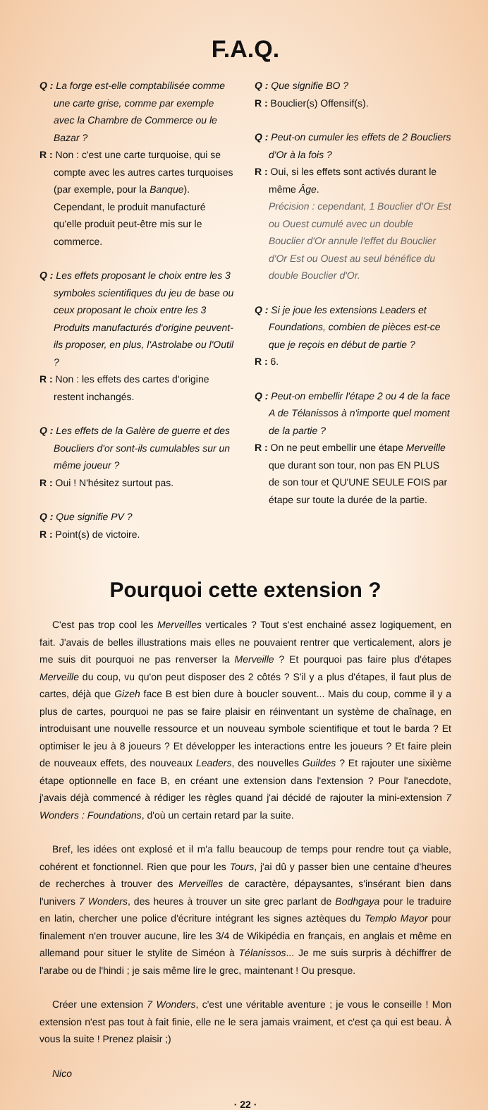F.A.Q.
Q : La forge est-elle comptabilisée comme une carte grise, comme par exemple avec la Chambre de Commerce ou le Bazar ?
R : Non : c'est une carte turquoise, qui se compte avec les autres cartes turquoises (par exemple, pour la Banque). Cependant, le produit manufacturé qu'elle produit peut-être mis sur le commerce.
Q : Les effets proposant le choix entre les 3 symboles scientifiques du jeu de base ou ceux proposant le choix entre les 3 Produits manufacturés d'origine peuvent-ils proposer, en plus, l'Astrolabe ou l'Outil ?
R : Non : les effets des cartes d'origine restent inchangés.
Q : Les effets de la Galère de guerre et des Boucliers d'or sont-ils cumulables sur un même joueur ?
R : Oui ! N'hésitez surtout pas.
Q : Que signifie PV ?
R : Point(s) de victoire.
Q : Que signifie BO ?
R : Bouclier(s) Offensif(s).
Q : Peut-on cumuler les effets de 2 Boucliers d'Or à la fois ?
R : Oui, si les effets sont activés durant le même Âge.
Précision : cependant, 1 Bouclier d'Or Est ou Ouest cumulé avec un double Bouclier d'Or annule l'effet du Bouclier d'Or Est ou Ouest au seul bénéfice du double Bouclier d'Or.
Q : Si je joue les extensions Leaders et Foundations, combien de pièces est-ce que je reçois en début de partie ?
R : 6.
Q : Peut-on embellir l'étape 2 ou 4 de la face A de Télanissos à n'importe quel moment de la partie ?
R : On ne peut embellir une étape Merveille que durant son tour, non pas EN PLUS de son tour et QU'UNE SEULE FOIS par étape sur toute la durée de la partie.
Pourquoi cette extension ?
C'est pas trop cool les Merveilles verticales ? Tout s'est enchainé assez logiquement, en fait. J'avais de belles illustrations mais elles ne pouvaient rentrer que verticalement, alors je me suis dit pourquoi ne pas renverser la Merveille ? Et pourquoi pas faire plus d'étapes Merveille du coup, vu qu'on peut disposer des 2 côtés ? S'il y a plus d'étapes, il faut plus de cartes, déjà que Gizeh face B est bien dure à boucler souvent... Mais du coup, comme il y a plus de cartes, pourquoi ne pas se faire plaisir en réinventant un système de chaînage, en introduisant une nouvelle ressource et un nouveau symbole scientifique et tout le barda ? Et optimiser le jeu à 8 joueurs ? Et développer les interactions entre les joueurs ? Et faire plein de nouveaux effets, des nouveaux Leaders, des nouvelles Guildes ? Et rajouter une sixième étape optionnelle en face B, en créant une extension dans l'extension ? Pour l'anecdote, j'avais déjà commencé à rédiger les règles quand j'ai décidé de rajouter la mini-extension 7 Wonders : Foundations, d'où un certain retard par la suite.
Bref, les idées ont explosé et il m'a fallu beaucoup de temps pour rendre tout ça viable, cohérent et fonctionnel. Rien que pour les Tours, j'ai dû y passer bien une centaine d'heures de recherches à trouver des Merveilles de caractère, dépaysantes, s'insérant bien dans l'univers 7 Wonders, des heures à trouver un site grec parlant de Bodhgaya pour le traduire en latin, chercher une police d'écriture intégrant les signes aztèques du Templo Mayor pour finalement n'en trouver aucune, lire les 3/4 de Wikipédia en français, en anglais et même en allemand pour situer le stylite de Siméon à Télanissos... Je me suis surpris à déchiffrer de l'arabe ou de l'hindi ; je sais même lire le grec, maintenant ! Ou presque.
Créer une extension 7 Wonders, c'est une véritable aventure ; je vous le conseille ! Mon extension n'est pas tout à fait finie, elle ne le sera jamais vraiment, et c'est ça qui est beau. À vous la suite ! Prenez plaisir ;)
Nico
· 22 ·